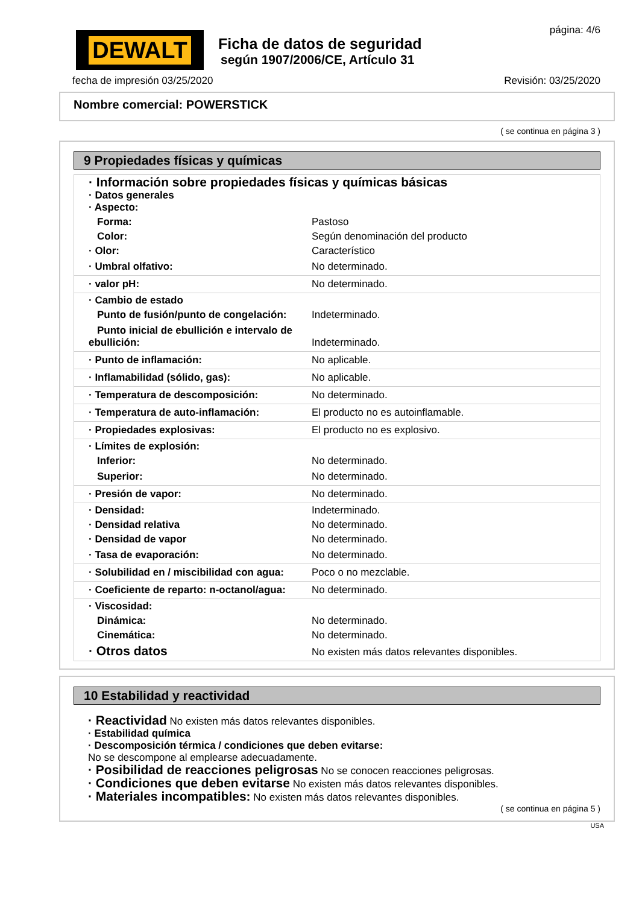DEWALT
Ficha de datos de seguridad
según 1907/2006/CE, Artículo 31
página: 4/6
fecha de impresión 03/25/2020 Revisión: 03/25/2020
Nombre comercial: POWERSTICK
( se continua en página 3 )
9 Propiedades físicas y químicas
| · Información sobre propiedades físicas y químicas básicas · Datos generales · Aspecto: | |
| Forma: | Pastoso |
| Color: | Según denominación del producto |
| · Olor: | Característico |
| · Umbral olfativo: | No determinado. |
| · valor pH: | No determinado. |
| · Cambio de estado | |
| Punto de fusión/punto de congelación: | Indeterminado. |
| Punto inicial de ebullición e intervalo de ebullición: | Indeterminado. |
| · Punto de inflamación: | No aplicable. |
| · Inflamabilidad (sólido, gas): | No aplicable. |
| · Temperatura de descomposición: | No determinado. |
| · Temperatura de auto-inflamación: | El producto no es autoinflamable. |
| · Propiedades explosivas: | El producto no es explosivo. |
| · Límites de explosión: | |
| Inferior: | No determinado. |
| Superior: | No determinado. |
| · Presión de vapor: | No determinado. |
| · Densidad: | Indeterminado. |
| · Densidad relativa | No determinado. |
| · Densidad de vapor | No determinado. |
| · Tasa de evaporación: | No determinado. |
| · Solubilidad en / miscibilidad con agua: | Poco o no mezclable. |
| · Coeficiente de reparto: n-octanol/agua: | No determinado. |
| · Viscosidad: | |
| Dinámica: | No determinado. |
| Cinemática: | No determinado. |
| · Otros datos | No existen más datos relevantes disponibles. |
10 Estabilidad y reactividad
· Reactividad No existen más datos relevantes disponibles.
· Estabilidad química
· Descomposición térmica / condiciones que deben evitarse:
No se descompone al emplearse adecuadamente.
· Posibilidad de reacciones peligrosas No se conocen reacciones peligrosas.
· Condiciones que deben evitarse No existen más datos relevantes disponibles.
· Materiales incompatibles: No existen más datos relevantes disponibles.
( se continua en página 5 )
USA